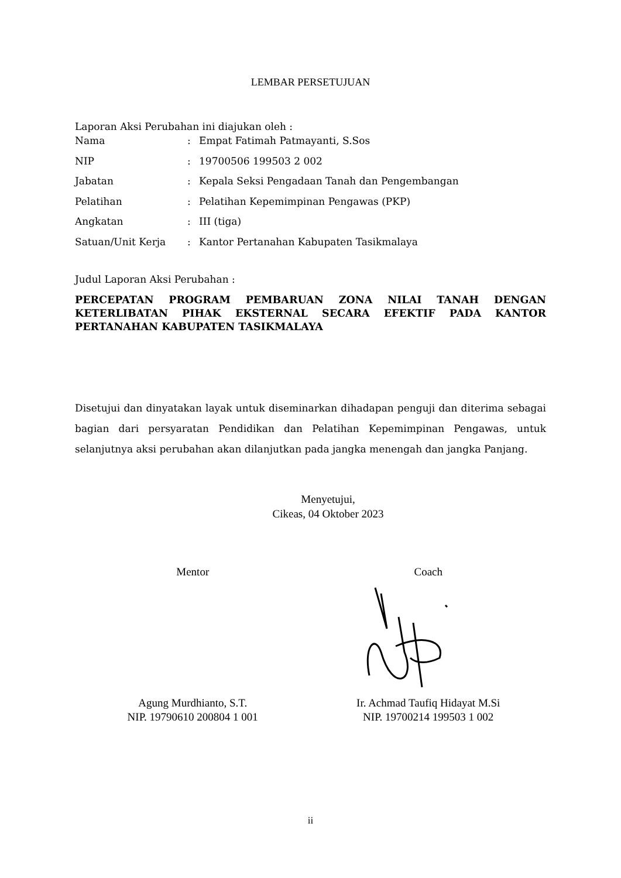LEMBAR PERSETUJUAN
Laporan Aksi Perubahan ini diajukan oleh :
| Nama | : | Empat Fatimah Patmayanti, S.Sos |
| NIP | : | 19700506 199503 2 002 |
| Jabatan | : | Kepala Seksi Pengadaan Tanah dan Pengembangan |
| Pelatihan | : | Pelatihan Kepemimpinan Pengawas (PKP) |
| Angkatan | : | III (tiga) |
| Satuan/Unit Kerja | : | Kantor Pertanahan Kabupaten Tasikmalaya |
Judul Laporan Aksi Perubahan :
PERCEPATAN PROGRAM PEMBARUAN ZONA NILAI TANAH DENGAN KETERLIBATAN PIHAK EKSTERNAL SECARA EFEKTIF PADA KANTOR PERTANAHAN KABUPATEN TASIKMALAYA
Disetujui dan dinyatakan layak untuk diseminarkan dihadapan penguji dan diterima sebagai bagian dari persyaratan Pendidikan dan Pelatihan Kepemimpinan Pengawas, untuk selanjutnya aksi perubahan akan dilanjutkan pada jangka menengah dan jangka Panjang.
Menyetujui,
Cikeas, 04 Oktober 2023
Mentor
Agung Murdhianto, S.T.
NIP. 19790610 200804 1 001
Coach
Ir. Achmad Taufiq Hidayat M.Si
NIP. 19700214 199503 1 002
ii